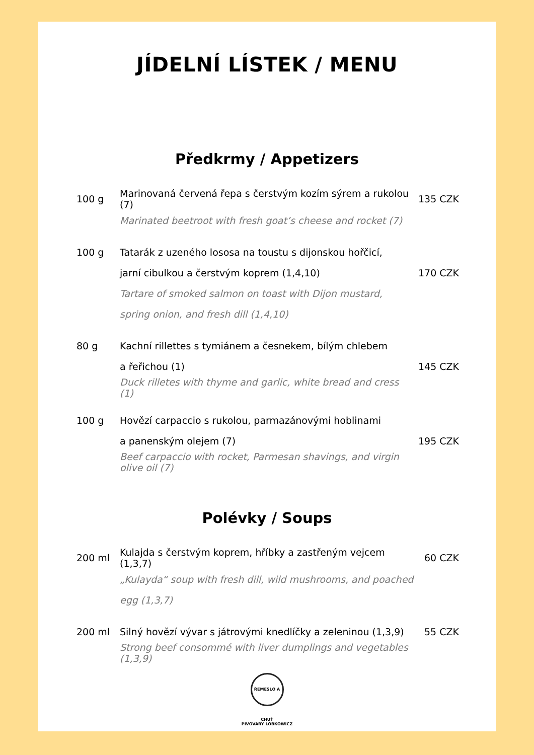JÍDELNÍ LÍSTEK / MENU
Předkrmy / Appetizers
| 100 g | Marinovaná červená řepa s čerstvým kozím sýrem a rukolou (7) | 135 CZK |
| | Marinated beetroot with fresh goat’s cheese and rocket (7) | |
| 100 g | Tatarák z uzeného lososa na toustu s dijonskou hořčicí, | |
| | jarní cibulkou a čerstvým koprem (1,4,10) | 170 CZK |
| | Tartare of smoked salmon on toast with Dijon mustard, | |
| | spring onion, and fresh dill (1,4,10) | |
| 80 g | Kachní rillettes s tymiánem a česnekem, bílým chlebem | |
| | a řeřichou (1) | 145 CZK |
| | Duck rilletes with thyme and garlic, white bread and cress (1) | |
| 100 g | Hovězí carpaccio s rukolou, parmazánovými hoblinami | |
| | a panenským olejem (7) | 195 CZK |
| | Beef carpaccio with rocket, Parmesan shavings, and virgin olive oil (7) | |
Polévky / Soups
| 200 ml | Kulajda s čerstvým koprem, hříbky a zastřeným vejcem (1,3,7) | 60 CZK |
| | „Kulayda“ soup with fresh dill, wild mushrooms, and poached | |
| | egg (1,3,7) | |
| 200 ml | Silný hovězí vývar s játrovými knedlíčky a zeleninou (1,3,9) | 55 CZK |
| | Strong beef consommé with liver dumplings and vegetables (1,3,9) | |
ŘEMESLO A CHUŤ
PIVOVARY LOBKOWICZ